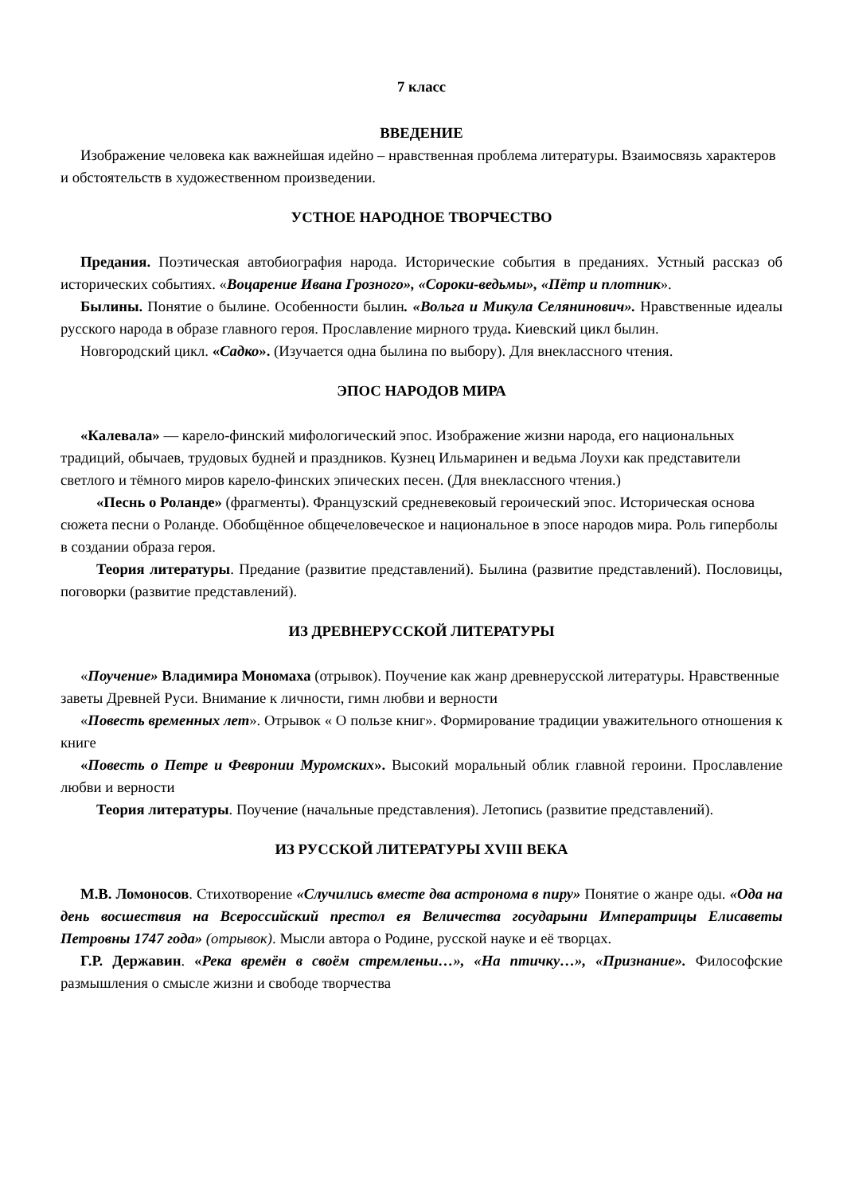7 класс
ВВЕДЕНИЕ
Изображение человека как важнейшая идейно – нравственная проблема литературы. Взаимосвязь характеров и обстоятельств в художественном произведении.
УСТНОЕ НАРОДНОЕ ТВОРЧЕСТВО
Предания. Поэтическая автобиография народа. Исторические события в преданиях. Устный рассказ об исторических событиях. «Воцарение Ивана Грозного», «Сороки-ведьмы», «Пётр и плотник».
Былины. Понятие о былине. Особенности былин. «Вольга и Микула Селянинович». Нравственные идеалы русского народа в образе главного героя. Прославление мирного труда. Киевский цикл былин.
Новгородский цикл. «Садко». (Изучается одна былина по выбору). Для внеклассного чтения.
ЭПОС НАРОДОВ МИРА
«Калевала» — карело-финский мифологический эпос. Изображение жизни народа, его национальных традиций, обычаев, трудовых будней и праздников. Кузнец Ильмаринен и ведьма Лоухи как представители светлого и тёмного миров карело-финских эпических песен. (Для внеклассного чтения.)
«Песнь о Роланде» (фрагменты). Французский средневековый героический эпос. Историческая основа сюжета песни о Роланде. Обобщённое общечеловеческое и национальное в эпосе народов мира. Роль гиперболы в создании образа героя.
Теория литературы. Предание (развитие представлений). Былина (развитие представлений). Пословицы, поговорки (развитие представлений).
ИЗ ДРЕВНЕРУССКОЙ ЛИТЕРАТУРЫ
«Поучение» Владимира Мономаха (отрывок). Поучение как жанр древнерусской литературы. Нравственные заветы Древней Руси. Внимание к личности, гимн любви и верности
«Повесть временных лет». Отрывок « О пользе книг». Формирование традиции уважительного отношения к книге
«Повесть о Петре и Февронии Муромских». Высокий моральный облик главной героини. Прославление любви и верности
Теория литературы. Поучение (начальные представления). Летопись (развитие представлений).
ИЗ РУССКОЙ ЛИТЕРАТУРЫ XVIII ВЕКА
М.В. Ломоносов. Стихотворение «Случились вместе два астронома в пиру» Понятие о жанре оды. «Ода на день восшествия на Всероссийский престол ея Величества государыни Императрицы Елисаветы Петровны 1747 года» (отрывок). Мысли автора о Родине, русской науке и её творцах.
Г.Р. Державин. «Река времён в своём стремленьи…», «На птичку…», «Признание». Философские размышления о смысле жизни и свободе творчества